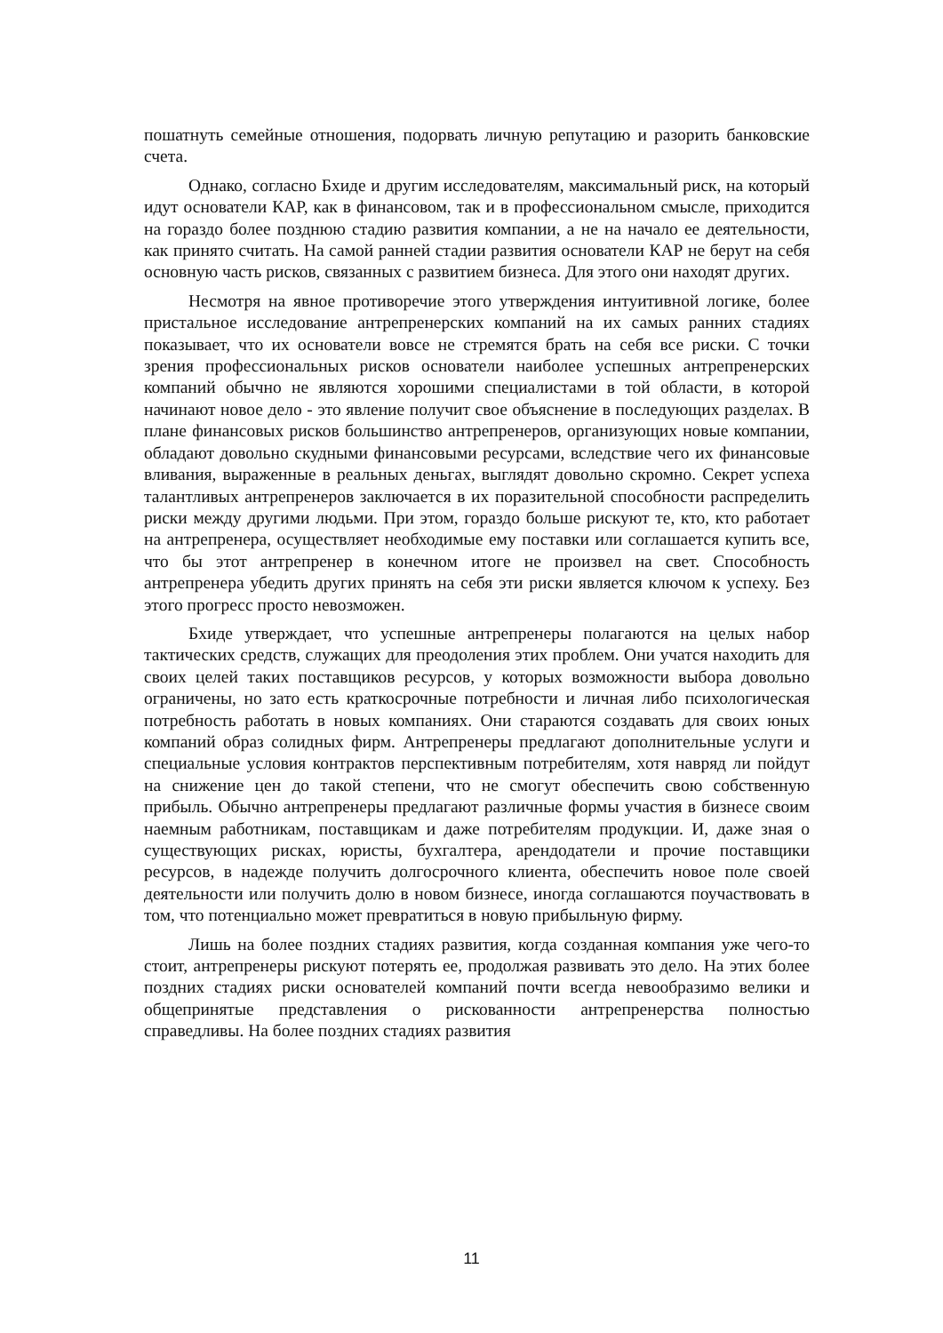пошатнуть семейные отношения, подорвать личную репутацию и разорить банковские счета.
Однако, согласно Бхиде и другим исследователям, максимальный риск, на который идут основатели КАР, как в финансовом, так и в профессиональном смысле, приходится на гораздо более позднюю стадию развития компании, а не на начало ее деятельности, как принято считать. На самой ранней стадии развития основатели КАР не берут на себя основную часть рисков, связанных с развитием бизнеса. Для этого они находят других.
Несмотря на явное противоречие этого утверждения интуитивной логике, более пристальное исследование антрепренерских компаний на их самых ранних стадиях показывает, что их основатели вовсе не стремятся брать на себя все риски. С точки зрения профессиональных рисков основатели наиболее успешных антрепренерских компаний обычно не являются хорошими специалистами в той области, в которой начинают новое дело - это явление получит свое объяснение в последующих разделах. В плане финансовых рисков большинство антрепренеров, организующих новые компании, обладают довольно скудными финансовыми ресурсами, вследствие чего их финансовые вливания, выраженные в реальных деньгах, выглядят довольно скромно. Секрет успеха талантливых антрепренеров заключается в их поразительной способности распределить риски между другими людьми. При этом, гораздо больше рискуют те, кто, кто работает на антрепренера, осуществляет необходимые ему поставки или соглашается купить все, что бы этот антрепренер в конечном итоге не произвел на свет. Способность антрепренера убедить других принять на себя эти риски является ключом к успеху. Без этого прогресс просто невозможен.
Бхиде утверждает, что успешные антрепренеры полагаются на целых набор тактических средств, служащих для преодоления этих проблем. Они учатся находить для своих целей таких поставщиков ресурсов, у которых возможности выбора довольно ограничены, но зато есть краткосрочные потребности и личная либо психологическая потребность работать в новых компаниях. Они стараются создавать для своих юных компаний образ солидных фирм. Антрепренеры предлагают дополнительные услуги и специальные условия контрактов перспективным потребителям, хотя навряд ли пойдут на снижение цен до такой степени, что не смогут обеспечить свою собственную прибыль. Обычно антрепренеры предлагают различные формы участия в бизнесе своим наемным работникам, поставщикам и даже потребителям продукции. И, даже зная о существующих рисках, юристы, бухгалтера, арендодатели и прочие поставщики ресурсов, в надежде получить долгосрочного клиента, обеспечить новое поле своей деятельности или получить долю в новом бизнесе, иногда соглашаются поучаствовать в том, что потенциально может превратиться в новую прибыльную фирму.
Лишь на более поздних стадиях развития, когда созданная компания уже чего-то стоит, антрепренеры рискуют потерять ее, продолжая развивать это дело. На этих более поздних стадиях риски основателей компаний почти всегда невообразимо велики и общепринятые представления о рискованности антрепренерства полностью справедливы. На более поздних стадиях развития
11